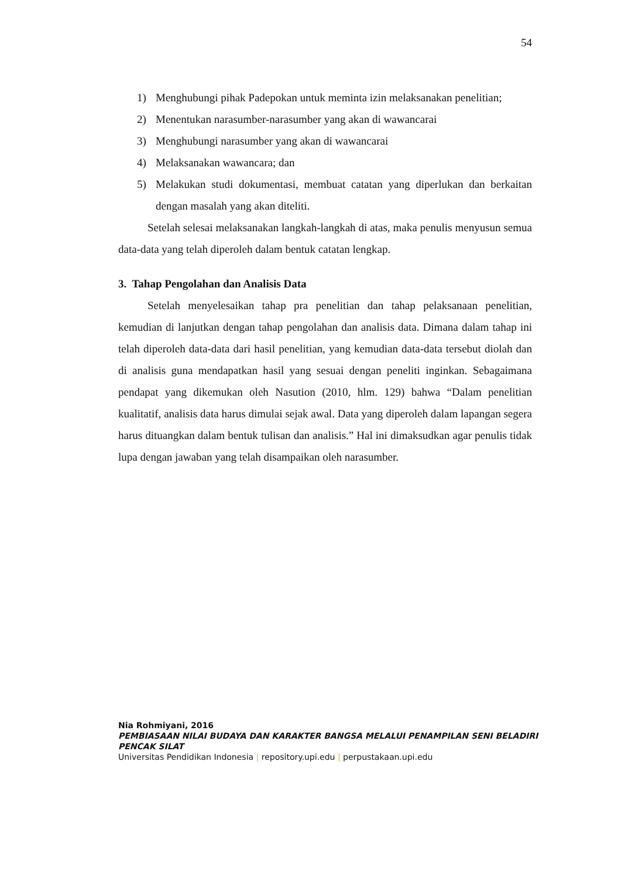54
1) Menghubungi pihak Padepokan untuk meminta izin melaksanakan penelitian;
2) Menentukan narasumber-narasumber yang akan di wawancarai
3) Menghubungi narasumber yang akan di wawancarai
4) Melaksanakan wawancara; dan
5) Melakukan studi dokumentasi, membuat catatan yang diperlukan dan berkaitan dengan masalah yang akan diteliti.
Setelah selesai melaksanakan langkah-langkah di atas, maka penulis menyusun semua data-data yang telah diperoleh dalam bentuk catatan lengkap.
3. Tahap Pengolahan dan Analisis Data
Setelah menyelesaikan tahap pra penelitian dan tahap pelaksanaan penelitian, kemudian di lanjutkan dengan tahap pengolahan dan analisis data. Dimana dalam tahap ini telah diperoleh data-data dari hasil penelitian, yang kemudian data-data tersebut diolah dan di analisis guna mendapatkan hasil yang sesuai dengan peneliti inginkan. Sebagaimana pendapat yang dikemukan oleh Nasution (2010, hlm. 129) bahwa “Dalam penelitian kualitatif, analisis data harus dimulai sejak awal. Data yang diperoleh dalam lapangan segera harus dituangkan dalam bentuk tulisan dan analisis.” Hal ini dimaksudkan agar penulis tidak lupa dengan jawaban yang telah disampaikan oleh narasumber.
Nia Rohmiyani, 2016
PEMBIASAAN NILAI BUDAYA DAN KARAKTER BANGSA MELALUI PENAMPILAN SENI BELADIRI PENCAK SILAT
Universitas Pendidikan Indonesia | repository.upi.edu | perpustakaan.upi.edu